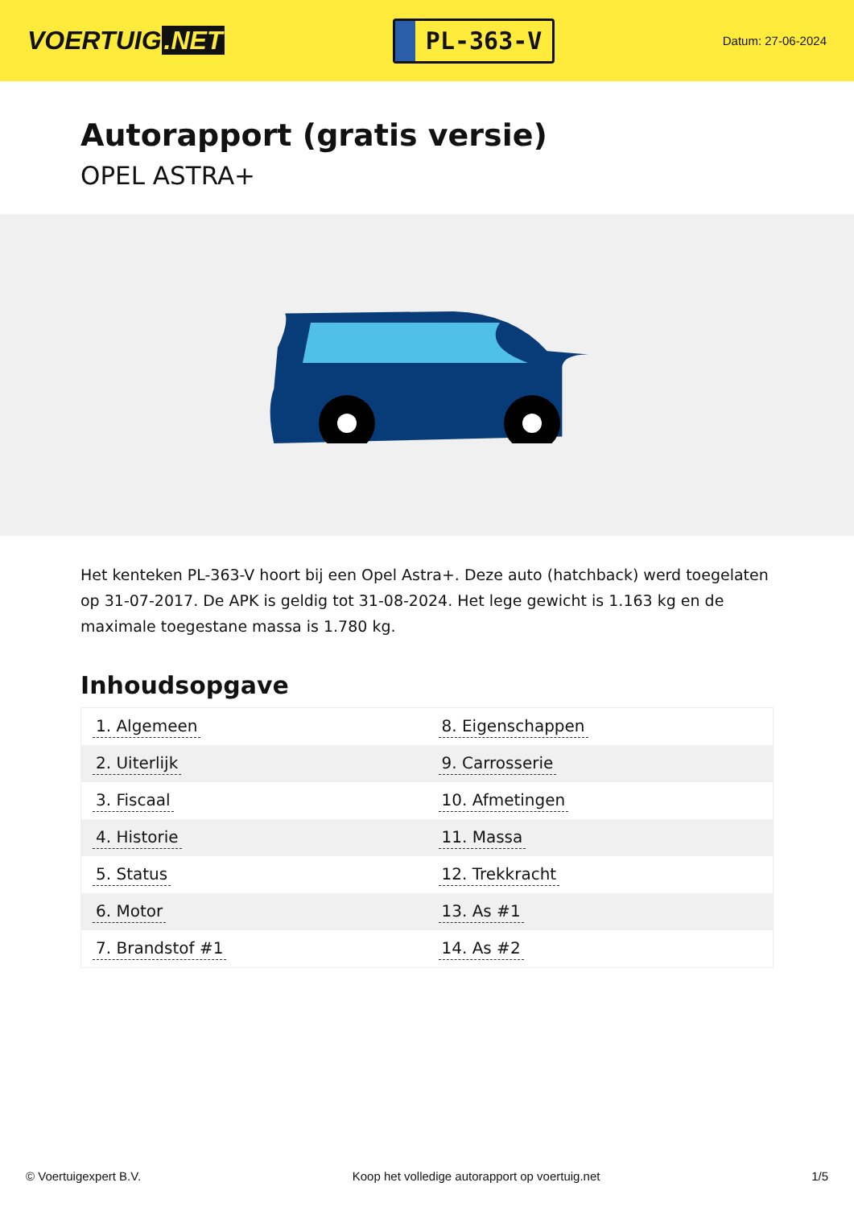VOERTUIG.NET
PL-363-V
Datum: 27-06-2024
Autorapport (gratis versie)
OPEL ASTRA+
Het kenteken PL-363-V hoort bij een Opel Astra+. Deze auto (hatchback) werd toegelaten op 31-07-2017. De APK is geldig tot 31-08-2024. Het lege gewicht is 1.163 kg en de maximale toegestane massa is 1.780 kg.
Inhoudsopgave
| 1. Algemeen | 8. Eigenschappen |
| 2. Uiterlijk | 9. Carrosserie |
| 3. Fiscaal | 10. Afmetingen |
| 4. Historie | 11. Massa |
| 5. Status | 12. Trekkracht |
| 6. Motor | 13. As #1 |
| 7. Brandstof #1 | 14. As #2 |
© Voertuigexpert B.V. Koop het volledige autorapport op voertuig.net
1/5